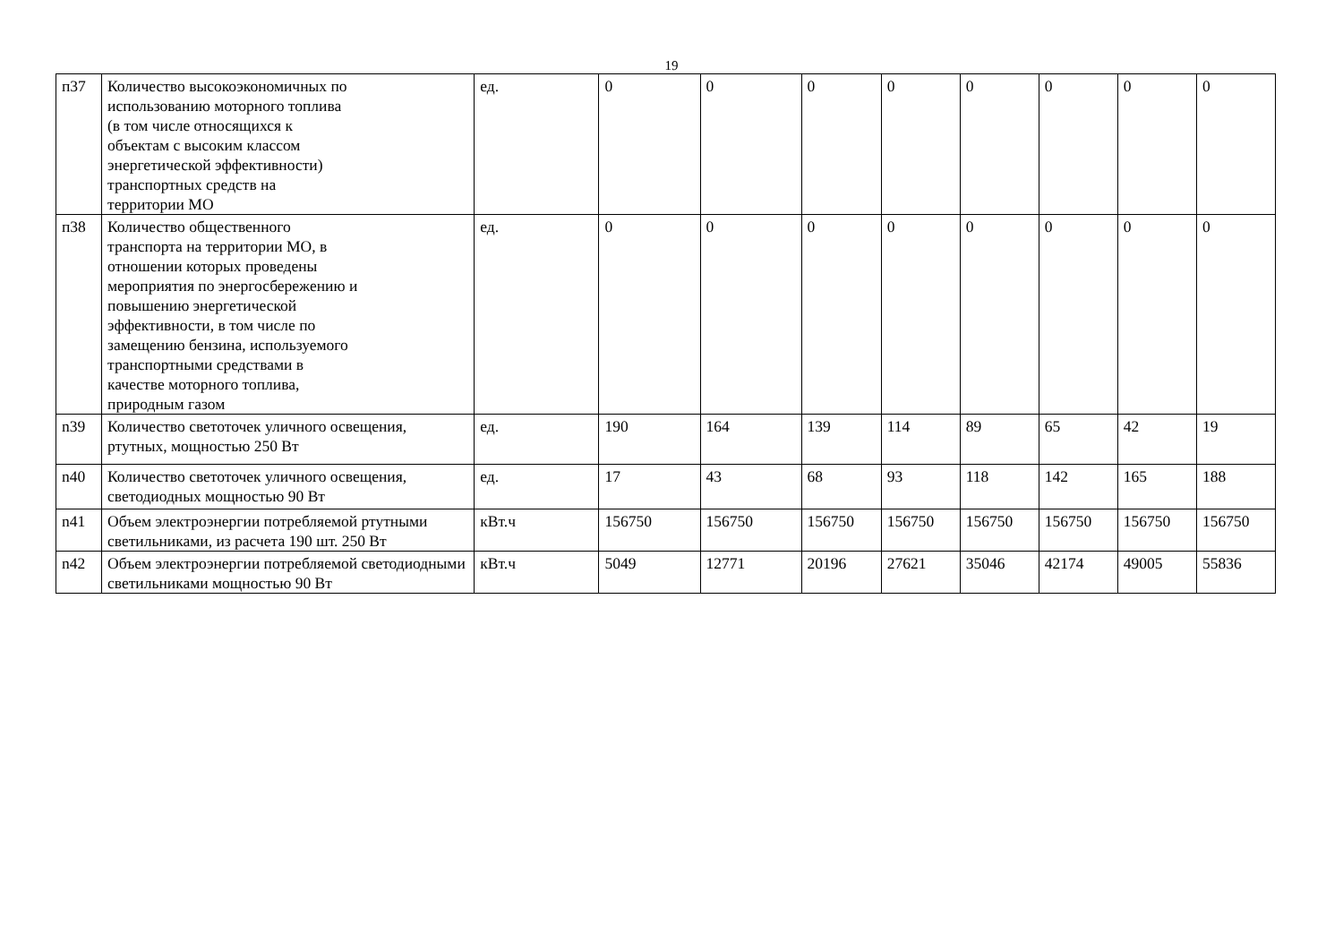19
| п37 | Количество высокоэкономичных по использованию моторного топлива (в том числе относящихся к объектам с высоким классом энергетической эффективности) транспортных средств на территории МО | ед. | 0 | 0 | 0 | 0 | 0 | 0 | 0 | 0 |
| п38 | Количество общественного транспорта на территории МО, в отношении которых проведены мероприятия по энергосбережению и повышению энергетической эффективности, в том числе по замещению бензина, используемого транспортными средствами в качестве моторного топлива, природным газом | ед. | 0 | 0 | 0 | 0 | 0 | 0 | 0 | 0 |
| n39 | Количество светоточек уличного освещения, ртутных, мощностью 250 Вт | ед. | 190 | 164 | 139 | 114 | 89 | 65 | 42 | 19 |
| n40 | Количество светоточек уличного освещения, светодиодных мощностью 90 Вт | ед. | 17 | 43 | 68 | 93 | 118 | 142 | 165 | 188 |
| n41 | Объем электроэнергии потребляемой ртутными светильниками, из расчета 190 шт. 250 Вт | кВт.ч | 156750 | 156750 | 156750 | 156750 | 156750 | 156750 | 156750 | 156750 |
| n42 | Объем электроэнергии потребляемой светодиодными светильниками мощностью 90 Вт | кВт.ч | 5049 | 12771 | 20196 | 27621 | 35046 | 42174 | 49005 | 55836 |